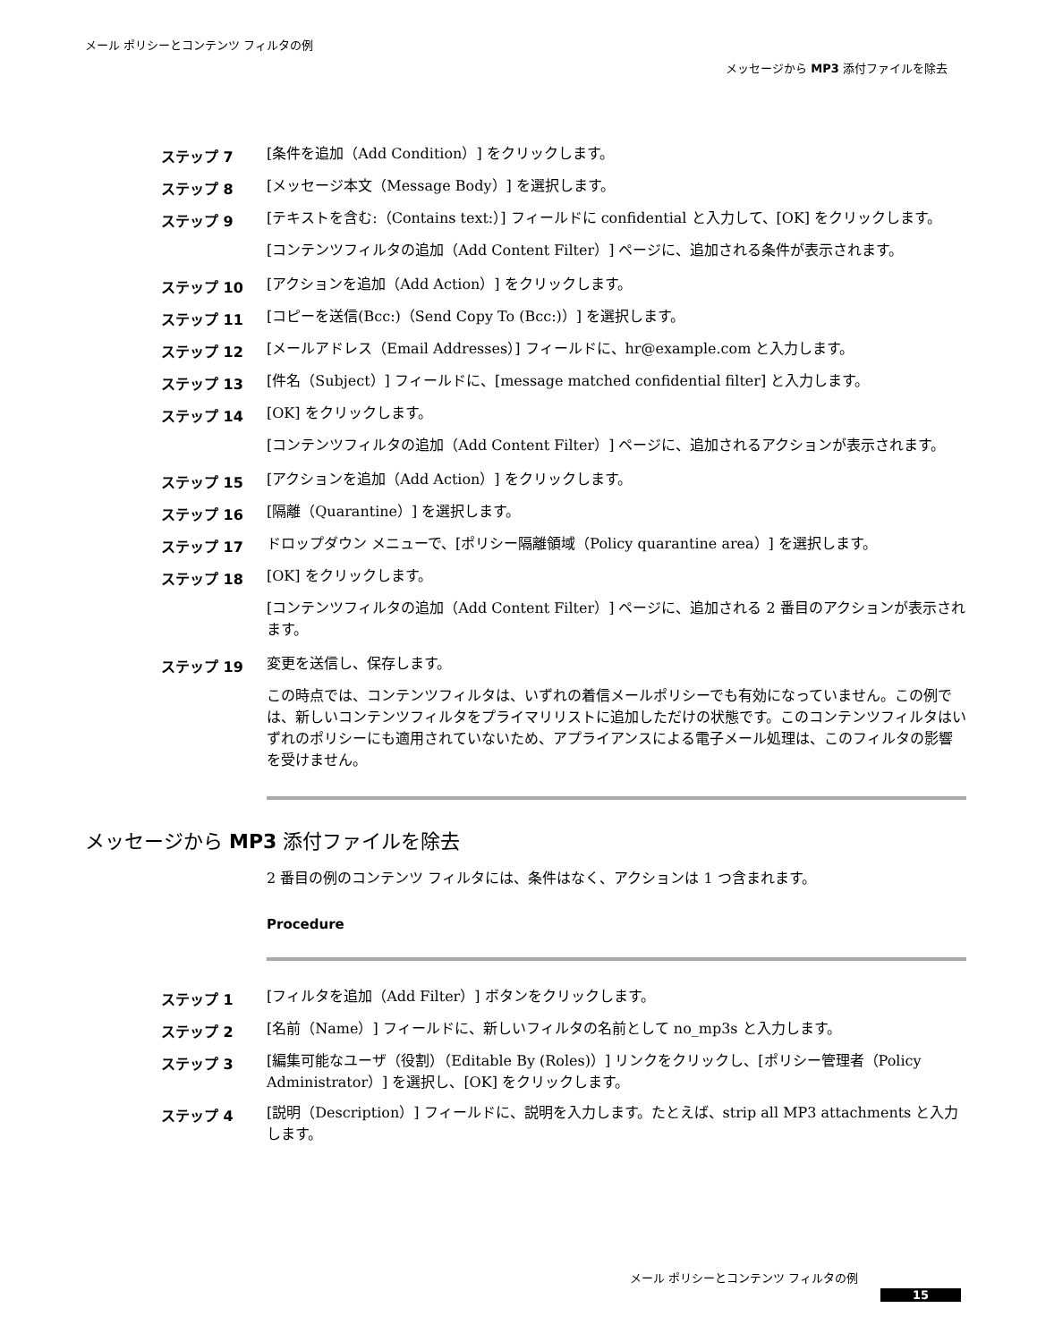メール ポリシーとコンテンツ フィルタの例
メッセージから MP3 添付ファイルを除去
ステップ 7
[条件を追加（Add Condition）] をクリックします。
ステップ 8
[メッセージ本文（Message Body）] を選択します。
ステップ 9
[テキストを含む:（Contains text:）] フィールドに confidential と入力して、[OK] をクリックします。
[コンテンツフィルタの追加（Add Content Filter）] ページに、追加される条件が表示されます。
ステップ 10
[アクションを追加（Add Action）] をクリックします。
ステップ 11
[コピーを送信(Bcc:)（Send Copy To (Bcc:)）] を選択します。
ステップ 12
[メールアドレス（Email Addresses）] フィールドに、hr@example.com と入力します。
ステップ 13
[件名（Subject）] フィールドに、[message matched confidential filter] と入力します。
ステップ 14
[OK] をクリックします。
[コンテンツフィルタの追加（Add Content Filter）] ページに、追加されるアクションが表示されます。
ステップ 15
[アクションを追加（Add Action）] をクリックします。
ステップ 16
[隔離（Quarantine）] を選択します。
ステップ 17
ドロップダウン メニューで、[ポリシー隔離領域（Policy quarantine area）] を選択します。
ステップ 18
[OK] をクリックします。
[コンテンツフィルタの追加（Add Content Filter）] ページに、追加される 2 番目のアクションが表示されます。
ステップ 19
変更を送信し、保存します。
この時点では、コンテンツフィルタは、いずれの着信メールポリシーでも有効になっていません。この例では、新しいコンテンツフィルタをプライマリリストに追加しただけの状態です。このコンテンツフィルタはいずれのポリシーにも適用されていないため、アプライアンスによる電子メール処理は、このフィルタの影響を受けません。
メッセージから MP3 添付ファイルを除去
2 番目の例のコンテンツ フィルタには、条件はなく、アクションは 1 つ含まれます。
Procedure
ステップ 1
[フィルタを追加（Add Filter）] ボタンをクリックします。
ステップ 2
[名前（Name）] フィールドに、新しいフィルタの名前として no_mp3s と入力します。
ステップ 3
[編集可能なユーザ（役割）（Editable By (Roles)）] リンクをクリックし、[ポリシー管理者（Policy Administrator）] を選択し、[OK] をクリックします。
ステップ 4
[説明（Description）] フィールドに、説明を入力します。たとえば、strip all MP3 attachments と入力します。
メール ポリシーとコンテンツ フィルタの例
15